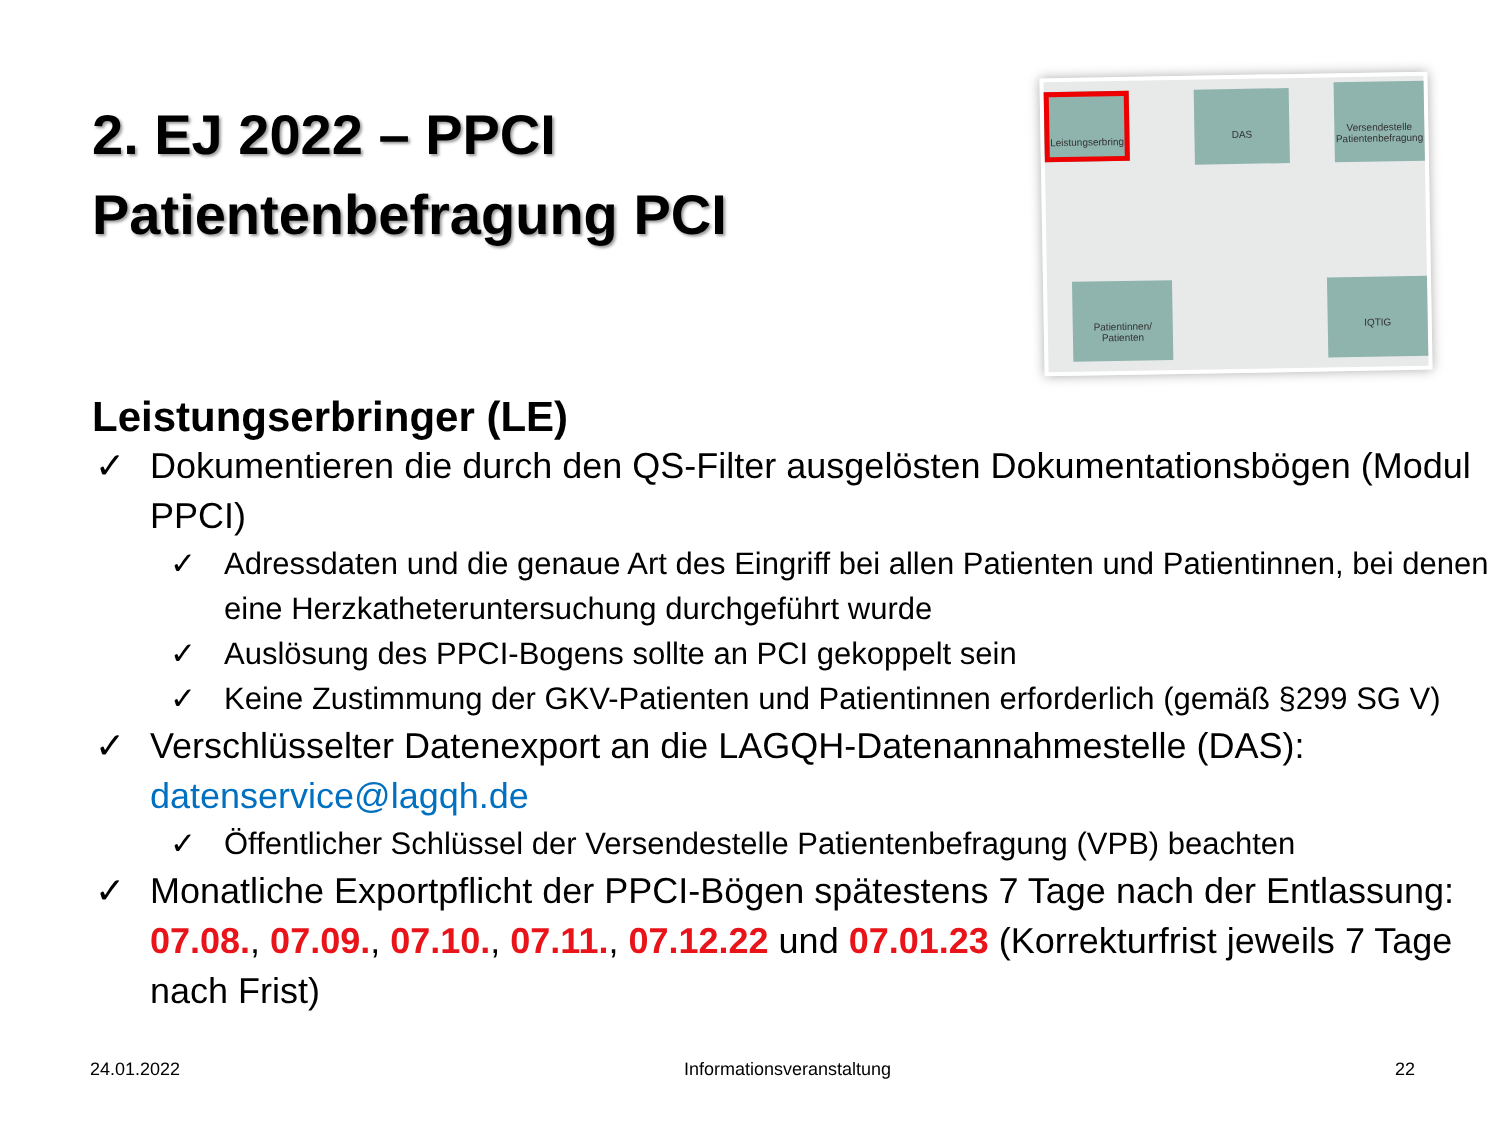2. EJ 2022 – PPCI
Patientenbefragung PCI
Leistungserbring
DAS
Versendestelle Patientenbefragung
Patientinnen/ Patienten
IQTIG
Leistungserbringer (LE)
✓ Dokumentieren die durch den QS-Filter ausgelösten Dokumentationsbögen (Modul PPCI)
✓ Adressdaten und die genaue Art des Eingriff bei allen Patienten und Patientinnen, bei denen eine Herzkatheteruntersuchung durchgeführt wurde
✓ Auslösung des PPCI-Bogens sollte an PCI gekoppelt sein
✓ Keine Zustimmung der GKV-Patienten und Patientinnen erforderlich (gemäß §299 SG V)
✓ Verschlüsselter Datenexport an die LAGQH-Datenannahmestelle (DAS): datenservice@lagqh.de
✓ Öffentlicher Schlüssel der Versendestelle Patientenbefragung (VPB) beachten
✓ Monatliche Exportpflicht der PPCI-Bögen spätestens 7 Tage nach der Entlassung: 07.08., 07.09., 07.10., 07.11., 07.12.22 und 07.01.23 (Korrekturfrist jeweils 7 Tage nach Frist)
24.01.2022 Informationsveranstaltung 22